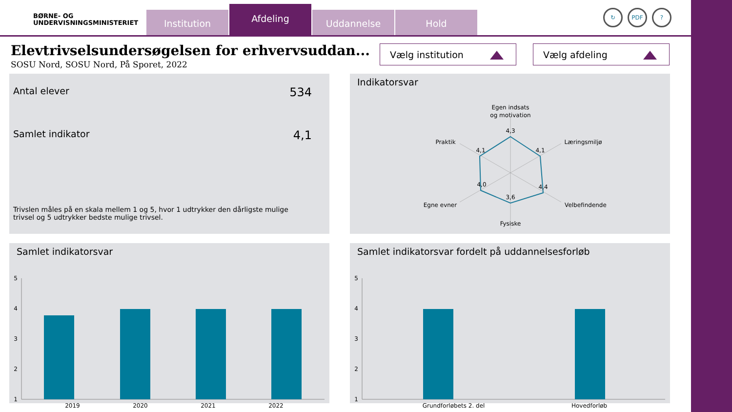BØRNE- OG
UNDERVISNINGSMINISTERIET
Institution
Afdeling
Uddannelse
Hold
↻ PDF?
Elevtrivselsundersøgelsen for erhvervsuddan...
SOSU Nord, SOSU Nord, På Sporet, 2022
Vælg institution Vælg afdeling
Antal elever 534
Samlet indikator 4,1
Trivslen måles på en skala mellem 1 og 5, hvor 1 udtrykker den dårligste mulige trivsel og 5 udtrykker bedste mulige trivsel.
Indikatorsvar
Egen indsats
og motivation
4,3
4,1
4,1
4,4
4,0
3,6
Læringsmiljø
Praktik
Velbefindende
Egne evner
Fysiske
Samlet indikatorsvar
5
4
3
2
1
2019 2020 2021 2022
Samlet indikatorsvar fordelt på uddannelsesforløb
5
4
3
2
1
Grundforløbets 2. del Hovedforløb